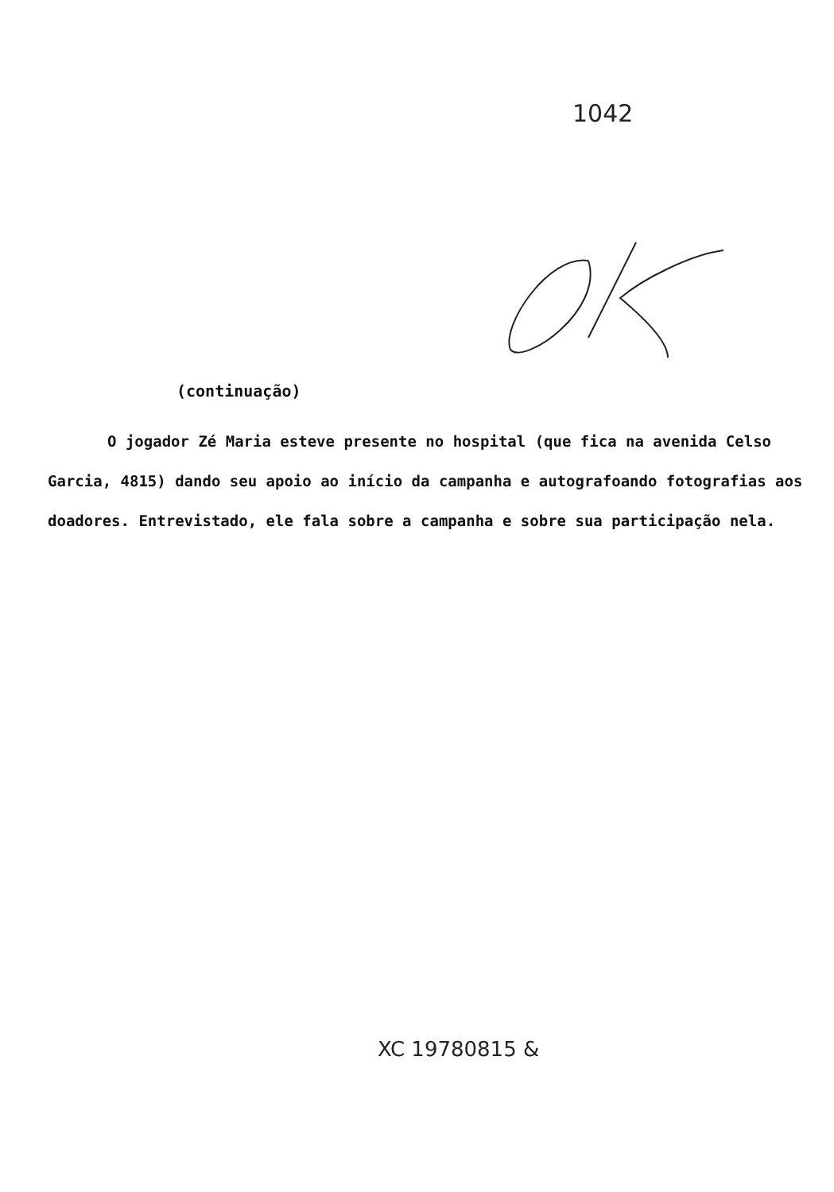1042
(continuação)
O jogador Zé Maria esteve presente no hospital (que fica na avenida Celso Garcia, 4815) dando seu apoio ao início da campanha e autografoando fotografias aos doadores. Entrevistado, ele fala sobre a campanha e sobre sua participação nela.
XC 19780815 &